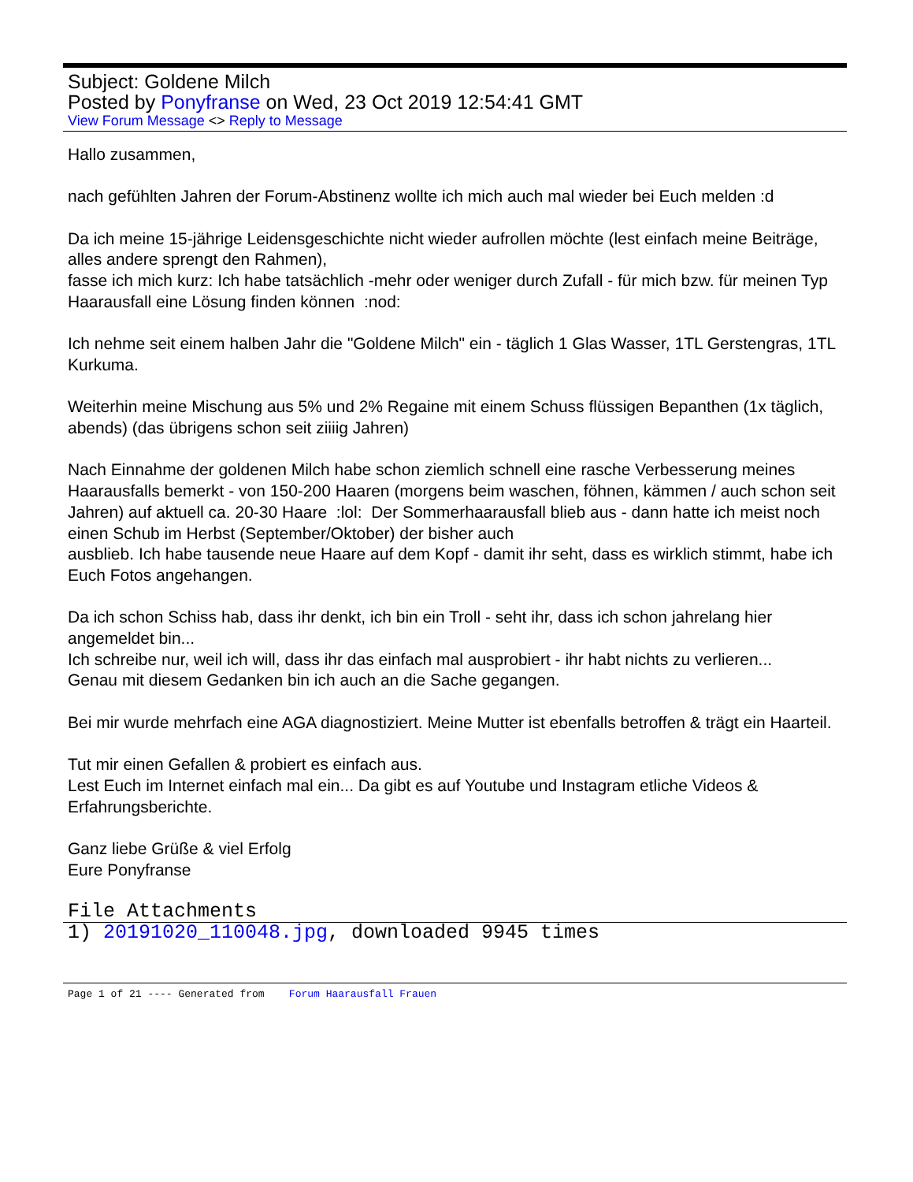Subject: Goldene Milch
Posted by Ponyfranse on Wed, 23 Oct 2019 12:54:41 GMT
View Forum Message <> Reply to Message
Hallo zusammen,
nach gefühlten Jahren der Forum-Abstinenz wollte ich mich auch mal wieder bei Euch melden :d
Da ich meine 15-jährige Leidensgeschichte nicht wieder aufrollen möchte (lest einfach meine Beiträge, alles andere sprengt den Rahmen),
fasse ich mich kurz: Ich habe tatsächlich -mehr oder weniger durch Zufall - für mich bzw. für meinen Typ Haarausfall eine Lösung finden können :nod:
Ich nehme seit einem halben Jahr die "Goldene Milch" ein - täglich 1 Glas Wasser, 1TL Gerstengras, 1TL Kurkuma.
Weiterhin meine Mischung aus 5% und 2% Regaine mit einem Schuss flüssigen Bepanthen (1x täglich, abends) (das übrigens schon seit ziiiig Jahren)
Nach Einnahme der goldenen Milch habe schon ziemlich schnell eine rasche Verbesserung meines Haarausfalls bemerkt - von 150-200 Haaren (morgens beim waschen, föhnen, kämmen / auch schon seit Jahren) auf aktuell ca. 20-30 Haare :lol: Der Sommerhaarausfall blieb aus - dann hatte ich meist noch einen Schub im Herbst (September/Oktober) der bisher auch
ausblieb. Ich habe tausende neue Haare auf dem Kopf - damit ihr seht, dass es wirklich stimmt, habe ich Euch Fotos angehangen.
Da ich schon Schiss hab, dass ihr denkt, ich bin ein Troll - seht ihr, dass ich schon jahrelang hier angemeldet bin...
Ich schreibe nur, weil ich will, dass ihr das einfach mal ausprobiert - ihr habt nichts zu verlieren...
Genau mit diesem Gedanken bin ich auch an die Sache gegangen.
Bei mir wurde mehrfach eine AGA diagnostiziert. Meine Mutter ist ebenfalls betroffen & trägt ein Haarteil.
Tut mir einen Gefallen & probiert es einfach aus.
Lest Euch im Internet einfach mal ein... Da gibt es auf Youtube und Instagram etliche Videos & Erfahrungsberichte.
Ganz liebe Grüße & viel Erfolg
Eure Ponyfranse
File Attachments
1) 20191020_110048.jpg, downloaded 9945 times
Page 1 of 21 ---- Generated from Forum Haarausfall Frauen